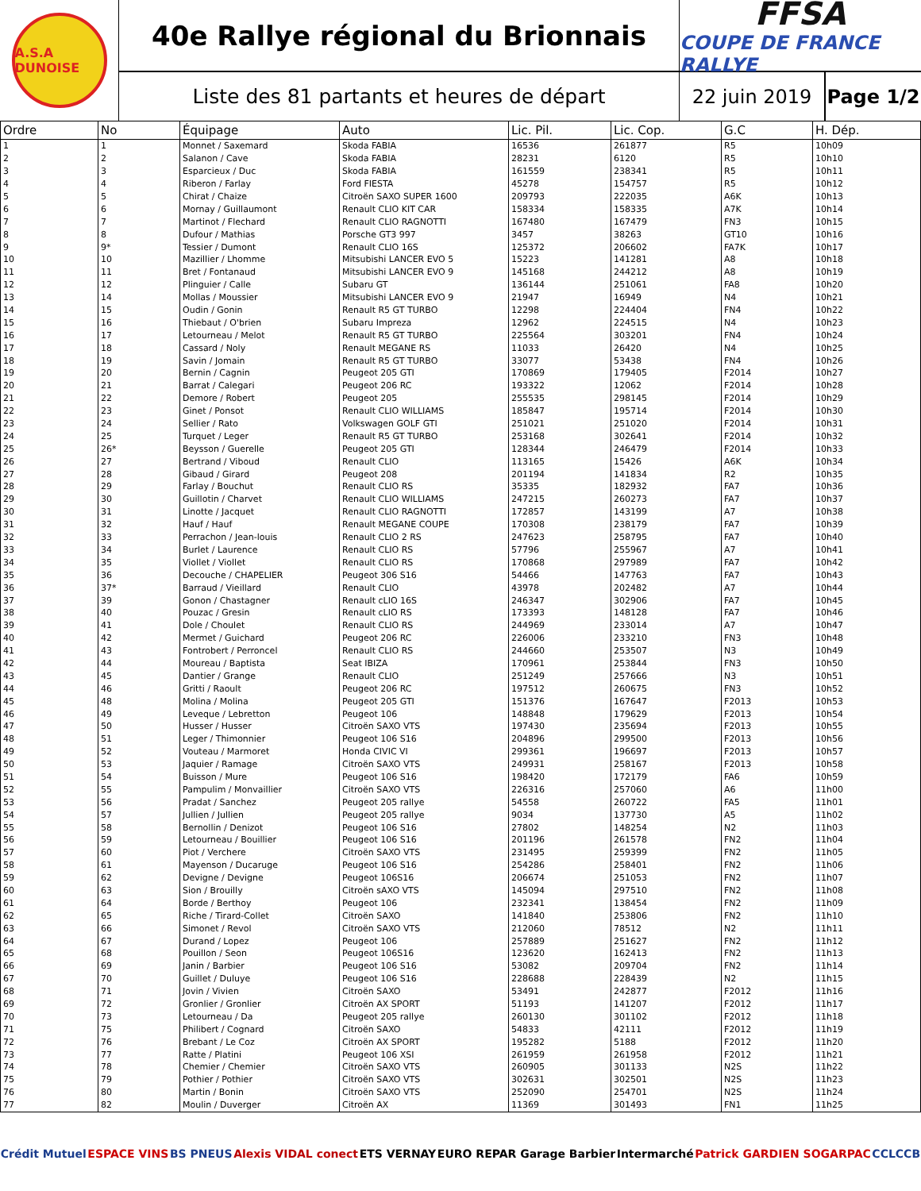A.S.A DUNOISE
40e Rallye régional du Brionnais
Liste des 81 partants et heures de départ
FFSA
COUPE DE FRANCE RALLYE
22 juin 2019
Page 1/2
| Ordre | No | Équipage | Auto | Lic. Pil. | Lic. Cop. | G.C | H. Dép. |
| --- | --- | --- | --- | --- | --- | --- | --- |
| 1 | 1 | Monnet / Saxemard | Skoda FABIA | 16536 | 261877 | R5 | 10h09 |
| 2 | 2 | Salanon / Cave | Skoda FABIA | 28231 | 6120 | R5 | 10h10 |
| 3 | 3 | Esparcieux / Duc | Skoda FABIA | 161559 | 238341 | R5 | 10h11 |
| 4 | 4 | Riberon / Farlay | Ford FIESTA | 45278 | 154757 | R5 | 10h12 |
| 5 | 5 | Chirat / Chaize | Citroën SAXO SUPER 1600 | 209793 | 222035 | A6K | 10h13 |
| 6 | 6 | Mornay / Guillaumont | Renault CLIO KIT CAR | 158334 | 158335 | A7K | 10h14 |
| 7 | 7 | Martinot / Flechard | Renault CLIO RAGNOTTI | 167480 | 167479 | FN3 | 10h15 |
| 8 | 8 | Dufour / Mathias | Porsche GT3 997 | 3457 | 38263 | GT10 | 10h16 |
| 9 | 9* | Tessier / Dumont | Renault CLIO 16S | 125372 | 206602 | FA7K | 10h17 |
| 10 | 10 | Mazillier / Lhomme | Mitsubishi LANCER EVO 5 | 15223 | 141281 | A8 | 10h18 |
| 11 | 11 | Bret / Fontanaud | Mitsubishi LANCER EVO 9 | 145168 | 244212 | A8 | 10h19 |
| 12 | 12 | Plinguier / Calle | Subaru GT | 136144 | 251061 | FA8 | 10h20 |
| 13 | 14 | Mollas / Moussier | Mitsubishi LANCER EVO 9 | 21947 | 16949 | N4 | 10h21 |
| 14 | 15 | Oudin / Gonin | Renault R5 GT TURBO | 12298 | 224404 | FN4 | 10h22 |
| 15 | 16 | Thiebaut / O'brien | Subaru Impreza | 12962 | 224515 | N4 | 10h23 |
| 16 | 17 | Letourneau / Melot | Renault R5 GT TURBO | 225564 | 303201 | FN4 | 10h24 |
| 17 | 18 | Cassard / Noly | Renault MEGANE RS | 11033 | 26420 | N4 | 10h25 |
| 18 | 19 | Savin / Jomain | Renault R5 GT TURBO | 33077 | 53438 | FN4 | 10h26 |
| 19 | 20 | Bernin / Cagnin | Peugeot 205 GTI | 170869 | 179405 | F2014 | 10h27 |
| 20 | 21 | Barrat / Calegari | Peugeot 206 RC | 193322 | 12062 | F2014 | 10h28 |
| 21 | 22 | Demore / Robert | Peugeot 205 | 255535 | 298145 | F2014 | 10h29 |
| 22 | 23 | Ginet / Ponsot | Renault CLIO WILLIAMS | 185847 | 195714 | F2014 | 10h30 |
| 23 | 24 | Sellier / Rato | Volkswagen GOLF GTI | 251021 | 251020 | F2014 | 10h31 |
| 24 | 25 | Turquet / Leger | Renault R5 GT TURBO | 253168 | 302641 | F2014 | 10h32 |
| 25 | 26* | Beysson / Guerelle | Peugeot 205 GTI | 128344 | 246479 | F2014 | 10h33 |
| 26 | 27 | Bertrand / Viboud | Renault CLIO | 113165 | 15426 | A6K | 10h34 |
| 27 | 28 | Gibaud / Girard | Peugeot 208 | 201194 | 141834 | R2 | 10h35 |
| 28 | 29 | Farlay / Bouchut | Renault CLIO RS | 35335 | 182932 | FA7 | 10h36 |
| 29 | 30 | Guillotin / Charvet | Renault CLIO WILLIAMS | 247215 | 260273 | FA7 | 10h37 |
| 30 | 31 | Linotte / Jacquet | Renault CLIO RAGNOTTI | 172857 | 143199 | A7 | 10h38 |
| 31 | 32 | Hauf / Hauf | Renault MEGANE COUPE | 170308 | 238179 | FA7 | 10h39 |
| 32 | 33 | Perrachon / Jean-louis | Renault CLIO 2 RS | 247623 | 258795 | FA7 | 10h40 |
| 33 | 34 | Burlet / Laurence | Renault CLIO RS | 57796 | 255967 | A7 | 10h41 |
| 34 | 35 | Viollet / Viollet | Renault CLIO RS | 170868 | 297989 | FA7 | 10h42 |
| 35 | 36 | Decouche / CHAPELIER | Peugeot 306 S16 | 54466 | 147763 | FA7 | 10h43 |
| 36 | 37* | Barraud / Vieillard | Renault CLIO | 43978 | 202482 | A7 | 10h44 |
| 37 | 39 | Gonon / Chastagner | Renault cLIO 16S | 246347 | 302906 | FA7 | 10h45 |
| 38 | 40 | Pouzac / Gresin | Renault cLIO RS | 173393 | 148128 | FA7 | 10h46 |
| 39 | 41 | Dole / Choulet | Renault CLIO RS | 244969 | 233014 | A7 | 10h47 |
| 40 | 42 | Mermet / Guichard | Peugeot 206 RC | 226006 | 233210 | FN3 | 10h48 |
| 41 | 43 | Fontrobert / Perroncel | Renault CLIO RS | 244660 | 253507 | N3 | 10h49 |
| 42 | 44 | Moureau / Baptista | Seat IBIZA | 170961 | 253844 | FN3 | 10h50 |
| 43 | 45 | Dantier / Grange | Renault CLIO | 251249 | 257666 | N3 | 10h51 |
| 44 | 46 | Gritti / Raoult | Peugeot 206 RC | 197512 | 260675 | FN3 | 10h52 |
| 45 | 48 | Molina / Molina | Peugeot 205 GTI | 151376 | 167647 | F2013 | 10h53 |
| 46 | 49 | Leveque / Lebretton | Peugeot 106 | 148848 | 179629 | F2013 | 10h54 |
| 47 | 50 | Husser / Husser | Citroën SAXO VTS | 197430 | 235694 | F2013 | 10h55 |
| 48 | 51 | Leger / Thimonnier | Peugeot 106 S16 | 204896 | 299500 | F2013 | 10h56 |
| 49 | 52 | Vouteau / Marmoret | Honda CIVIC VI | 299361 | 196697 | F2013 | 10h57 |
| 50 | 53 | Jaquier / Ramage | Citroën SAXO VTS | 249931 | 258167 | F2013 | 10h58 |
| 51 | 54 | Buisson / Mure | Peugeot 106 S16 | 198420 | 172179 | FA6 | 10h59 |
| 52 | 55 | Pampulim / Monvaillier | Citroën SAXO VTS | 226316 | 257060 | A6 | 11h00 |
| 53 | 56 | Pradat / Sanchez | Peugeot 205 rallye | 54558 | 260722 | FA5 | 11h01 |
| 54 | 57 | Jullien / Jullien | Peugeot 205 rallye | 9034 | 137730 | A5 | 11h02 |
| 55 | 58 | Bernollin / Denizot | Peugeot 106 S16 | 27802 | 148254 | N2 | 11h03 |
| 56 | 59 | Letourneau / Bouillier | Peugeot 106 S16 | 201196 | 261578 | FN2 | 11h04 |
| 57 | 60 | Piot / Verchere | Citroën SAXO VTS | 231495 | 259399 | FN2 | 11h05 |
| 58 | 61 | Mayenson / Ducaruge | Peugeot 106 S16 | 254286 | 258401 | FN2 | 11h06 |
| 59 | 62 | Devigne / Devigne | Peugeot 106S16 | 206674 | 251053 | FN2 | 11h07 |
| 60 | 63 | Sion / Brouilly | Citroën sAXO VTS | 145094 | 297510 | FN2 | 11h08 |
| 61 | 64 | Borde / Berthoy | Peugeot 106 | 232341 | 138454 | FN2 | 11h09 |
| 62 | 65 | Riche / Tirard-Collet | Citroën SAXO | 141840 | 253806 | FN2 | 11h10 |
| 63 | 66 | Simonet / Revol | Citroën SAXO VTS | 212060 | 78512 | N2 | 11h11 |
| 64 | 67 | Durand / Lopez | Peugeot 106 | 257889 | 251627 | FN2 | 11h12 |
| 65 | 68 | Pouillon / Seon | Peugeot 106S16 | 123620 | 162413 | FN2 | 11h13 |
| 66 | 69 | Janin / Barbier | Peugeot 106 S16 | 53082 | 209704 | FN2 | 11h14 |
| 67 | 70 | Guillet / Duluye | Peugeot 106 S16 | 228688 | 228439 | N2 | 11h15 |
| 68 | 71 | Jovin / Vivien | Citroën SAXO | 53491 | 242877 | F2012 | 11h16 |
| 69 | 72 | Gronlier / Gronlier | Citroën AX SPORT | 51193 | 141207 | F2012 | 11h17 |
| 70 | 73 | Letourneau / Da | Peugeot 205 rallye | 260130 | 301102 | F2012 | 11h18 |
| 71 | 75 | Philibert / Cognard | Citroën SAXO | 54833 | 42111 | F2012 | 11h19 |
| 72 | 76 | Brebant / Le Coz | Citroën AX SPORT | 195282 | 5188 | F2012 | 11h20 |
| 73 | 77 | Ratte / Platini | Peugeot 106 XSI | 261959 | 261958 | F2012 | 11h21 |
| 74 | 78 | Chemier / Chemier | Citroën SAXO VTS | 260905 | 301133 | N2S | 11h22 |
| 75 | 79 | Pothier / Pothier | Citroën SAXO VTS | 302631 | 302501 | N2S | 11h23 |
| 76 | 80 | Martin / Bonin | Citroën SAXO VTS | 252090 | 254701 | N2S | 11h24 |
| 77 | 82 | Moulin / Duverger | Citroën AX | 11369 | 301493 | FN1 | 11h25 |
Crédit Mutuel ESPACE VINS BS PNEUS Alexis VIDAL conect ETS VERNAY EURO REPAR Garage Barbier Intermarché Patrick GARDIEN SOGARPAC CCLCCB